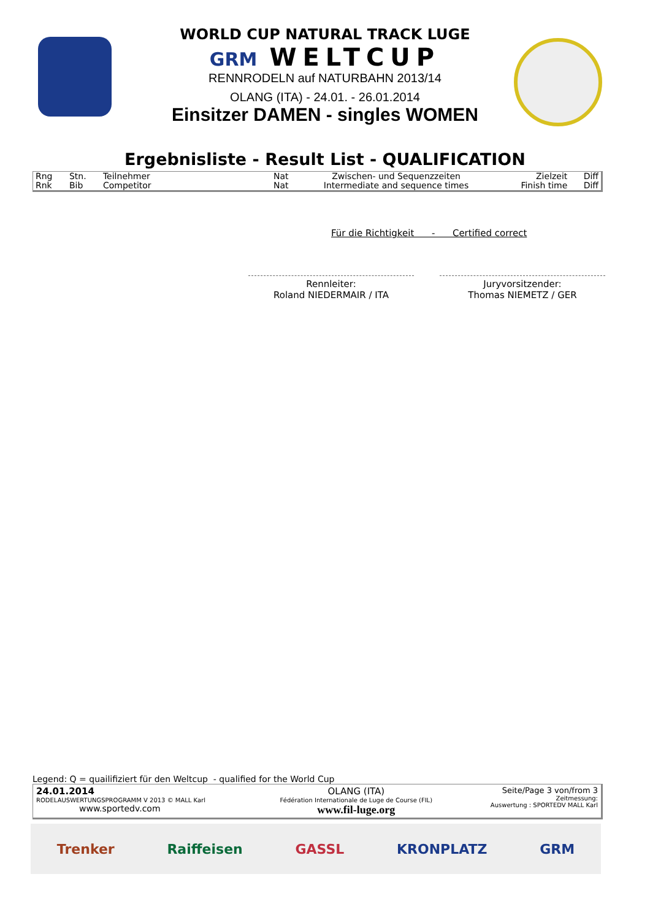WORLD CUP NATURAL TRACK LUGE
GRM WELTCUP
RENNRODELN auf NATURBAHN 2013/14
OLANG (ITA) - 24.01. - 26.01.2014
Einsitzer DAMEN - singles WOMEN
Ergebnisliste - Result List - QUALIFICATION
| Rng Rnk | Stn. Bib | Teilnehmer Competitor | Nat Nat | Zwischen- und Sequenzzeiten Intermediate and sequence times | Zielzeit Finish time | Diff Diff |
Für die Richtigkeit - Certified correct
Rennleiter:
Roland NIEDERMAIR / ITA
Juryvorsitzender:
Thomas NIEMETZ / GER
Legend: Q = quailifiziert für den Weltcup - qualified for the World Cup
| 24.01.2014 RODELAUSWERTUNGSPROGRAMM V 2013 © MALL Karl www.sportedv.com | OLANG (ITA) Fédération Internationale de Luge de Course (FIL) www.fil-luge.org | Seite/Page 3 von/from 3 Zeitmessung: Auswertung : SPORTEDV MALL Karl |
Trenker Raiffeisen GASSL KRONPLATZ GRM